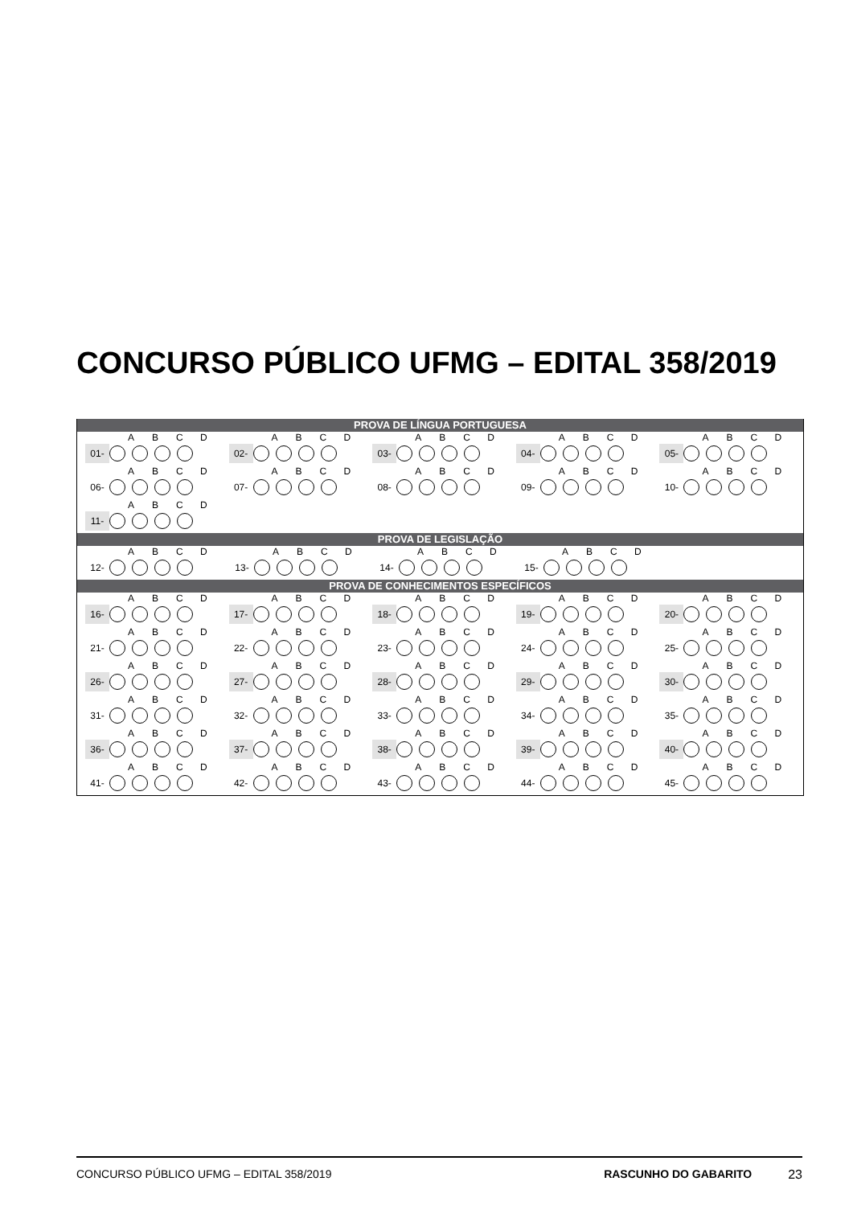CONCURSO PÚBLICO UFMG – EDITAL 358/2019
PROVA DE LÍNGUA PORTUGUESA
ABCD
01-
ABCD
02-
ABCD
03-
ABCD
04-
ABCD
05-
ABCD
06-
ABCD
07-
ABCD
08-
ABCD
09-
ABCD
10-
ABCD
11-
PROVA DE LEGISLAÇÃO
ABCD
12-
ABCD
13-
ABCD
14-
ABCD
15-
PROVA DE CONHECIMENTOS ESPECÍFICOS
ABCD
16-
ABCD
17-
ABCD
18-
ABCD
19-
ABCD
20-
ABCD
21-
ABCD
22-
ABCD
23-
ABCD
24-
ABCD
25-
ABCD
26-
ABCD
27-
ABCD
28-
ABCD
29-
ABCD
30-
ABCD
31-
ABCD
32-
ABCD
33-
ABCD
34-
ABCD
35-
ABCD
36-
ABCD
37-
ABCD
38-
ABCD
39-
ABCD
40-
ABCD
41-
ABCD
42-
ABCD
43-
ABCD
44-
ABCD
45-
CONCURSO PÚBLICO UFMG – EDITAL 358/2019 RASCUNHO DO GABARITO 23